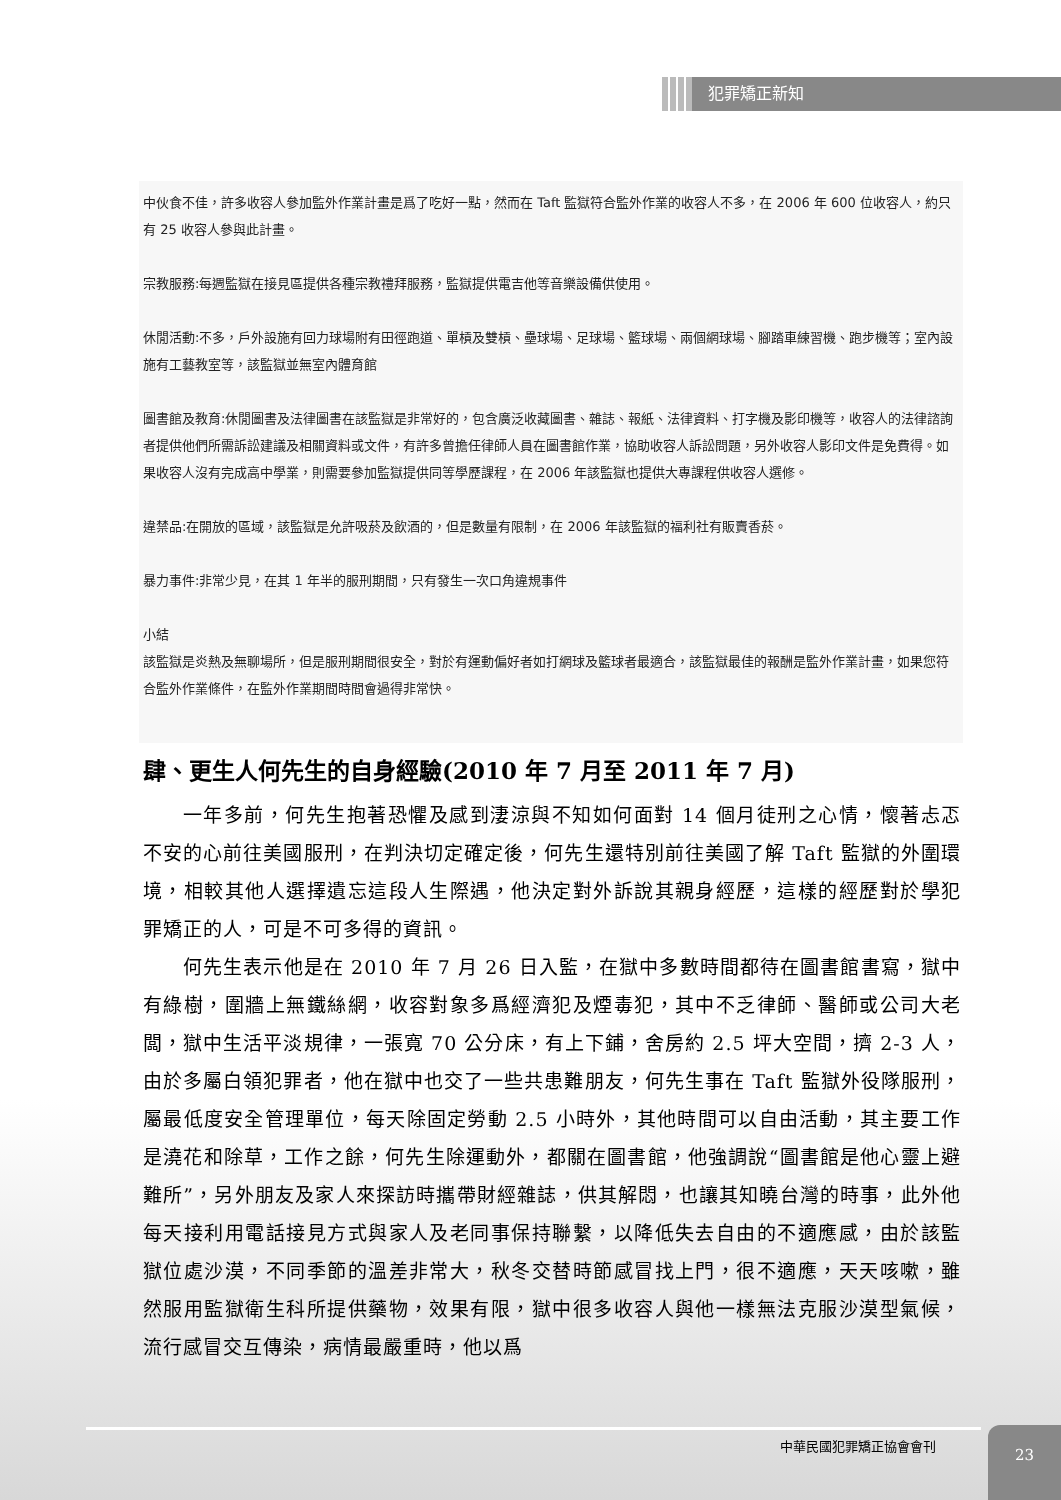犯罪矯正新知
中伙食不佳，許多收容人參加監外作業計畫是爲了吃好一點，然而在 Taft 監獄符合監外作業的收容人不多，在 2006 年 600 位收容人，約只有 25 收容人參與此計畫。
宗教服務:每週監獄在接見區提供各種宗教禮拜服務，監獄提供電吉他等音樂設備供使用。
休閒活動:不多，戶外設施有回力球場附有田徑跑道、單槓及雙槓、壘球場、足球場、籃球場、兩個網球場、腳踏車練習機、跑步機等；室內設施有工藝教室等，該監獄並無室內體育館
圖書館及教育:休閒圖書及法律圖書在該監獄是非常好的，包含廣泛收藏圖書、雜誌、報紙、法律資料、打字機及影印機等，收容人的法律諮詢者提供他們所需訴訟建議及相關資料或文件，有許多曾擔任律師人員在圖書館作業，協助收容人訴訟問題，另外收容人影印文件是免費得。如果收容人沒有完成高中學業，則需要參加監獄提供同等學歷課程，在 2006 年該監獄也提供大專課程供收容人選修。
違禁品:在開放的區域，該監獄是允許吸菸及飲酒的，但是數量有限制，在 2006 年該監獄的福利社有販賣香菸。
暴力事件:非常少見，在其 1 年半的服刑期間，只有發生一次口角違規事件
小結
該監獄是炎熱及無聊場所，但是服刑期間很安全，對於有運動偏好者如打網球及籃球者最適合，該監獄最佳的報酬是監外作業計畫，如果您符合監外作業條件，在監外作業期間時間會過得非常快。
肆、更生人何先生的自身經驗(2010 年 7 月至 2011 年 7 月)
一年多前，何先生抱著恐懼及感到淒涼與不知如何面對 14 個月徒刑之心情，懷著忐忑不安的心前往美國服刑，在判決切定確定後，何先生還特別前往美國了解 Taft 監獄的外圍環境，相較其他人選擇遺忘這段人生際遇，他決定對外訴說其親身經歷，這樣的經歷對於學犯罪矯正的人，可是不可多得的資訊。
何先生表示他是在 2010 年 7 月 26 日入監，在獄中多數時間都待在圖書館書寫，獄中有綠樹，圍牆上無鐵絲網，收容對象多爲經濟犯及煙毒犯，其中不乏律師、醫師或公司大老闆，獄中生活平淡規律，一張寬 70 公分床，有上下鋪，舍房約 2.5 坪大空間，擠 2-3 人，由於多屬白領犯罪者，他在獄中也交了一些共患難朋友，何先生事在 Taft 監獄外役隊服刑，屬最低度安全管理單位，每天除固定勞動 2.5 小時外，其他時間可以自由活動，其主要工作是澆花和除草，工作之餘，何先生除運動外，都關在圖書館，他強調說“圖書館是他心靈上避難所”，另外朋友及家人來探訪時攜帶財經雜誌，供其解悶，也讓其知曉台灣的時事，此外他每天接利用電話接見方式與家人及老同事保持聯繫，以降低失去自由的不適應感，由於該監獄位處沙漠，不同季節的溫差非常大，秋冬交替時節感冒找上門，很不適應，天天咳嗽，雖然服用監獄衛生科所提供藥物，效果有限，獄中很多收容人與他一樣無法克服沙漠型氣候，流行感冒交互傳染，病情最嚴重時，他以爲
中華民國犯罪矯正協會會刊
23